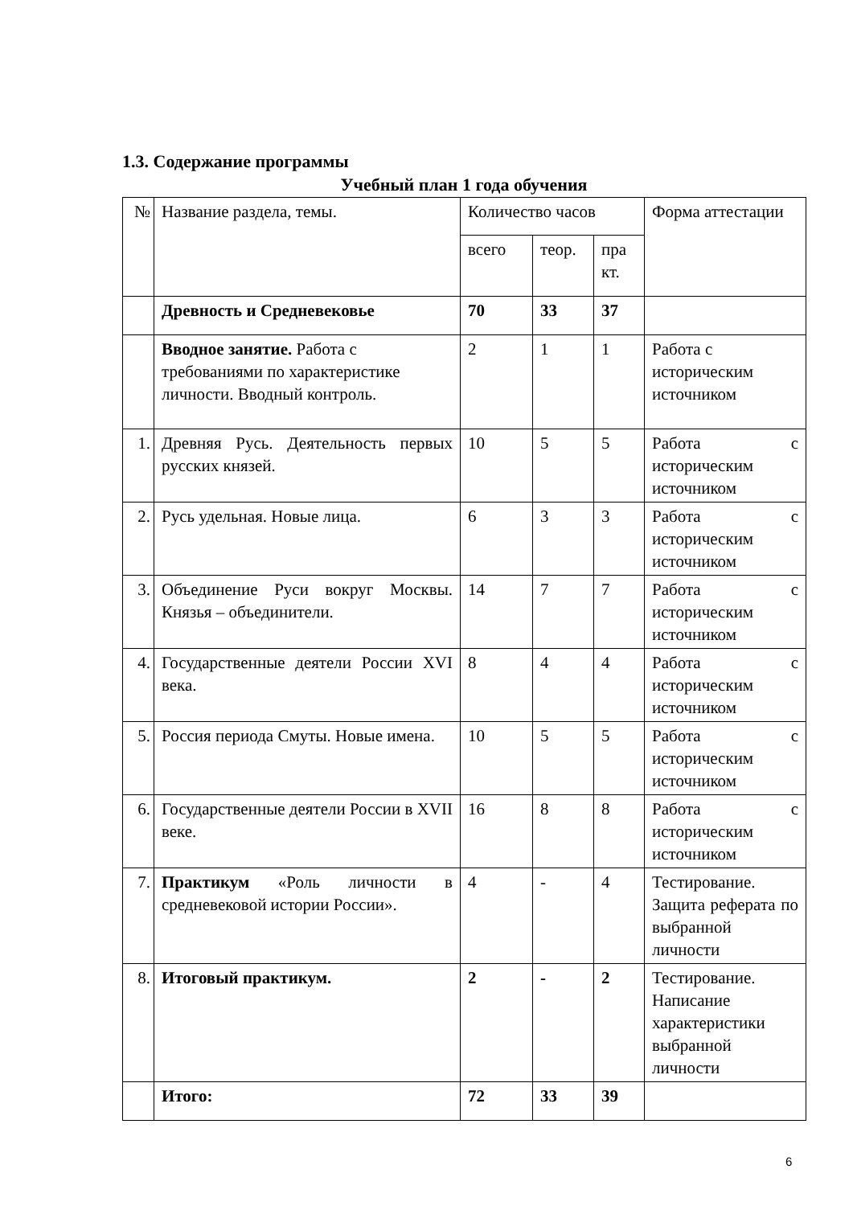1.3. Содержание программы
Учебный план 1 года обучения
| № | Название раздела, темы. | Количество часов | | | Форма аттестации |
| | | всего | теор. | пра кт. | |
| | Древность и Средневековье | 70 | 33 | 37 | |
| | Вводное занятие. Работа с требованиями по характеристике личности. Вводный контроль. | 2 | 1 | 1 | Работа с историческим источником |
| 1. | Древняя Русь. Деятельность первых русских князей. | 10 | 5 | 5 | Работа с историческим источником |
| 2. | Русь удельная. Новые лица. | 6 | 3 | 3 | Работа с историческим источником |
| 3. | Объединение Руси вокруг Москвы. Князья – объединители. | 14 | 7 | 7 | Работа с историческим источником |
| 4. | Государственные деятели России XVI века. | 8 | 4 | 4 | Работа с историческим источником |
| 5. | Россия периода Смуты. Новые имена. | 10 | 5 | 5 | Работа с историческим источником |
| 6. | Государственные деятели России в XVII веке. | 16 | 8 | 8 | Работа с историческим источником |
| 7. | Практикум «Роль личности в средневековой истории России». | 4 | - | 4 | Тестирование. Защита реферата по выбранной личности |
| 8. | Итоговый практикум. | 2 | - | 2 | Тестирование. Написание характеристики выбранной личности |
| | Итого: | 72 | 33 | 39 | |
6